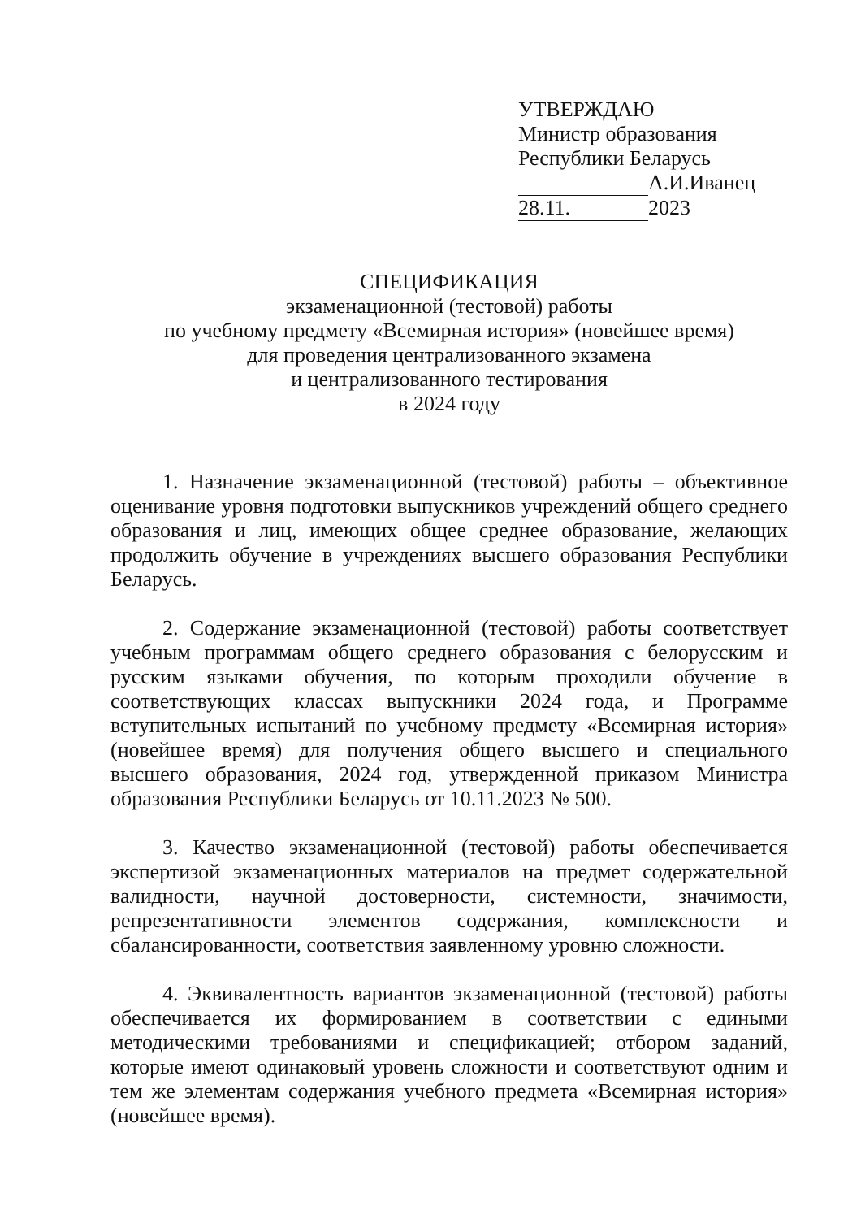УТВЕРЖДАЮ
Министр образования
Республики Беларусь
А.И.Иванец
28.11. 2023
СПЕЦИФИКАЦИЯ
экзаменационной (тестовой) работы
по учебному предмету «Всемирная история» (новейшее время)
для проведения централизованного экзамена
и централизованного тестирования
в 2024 году
1. Назначение экзаменационной (тестовой) работы – объективное оценивание уровня подготовки выпускников учреждений общего среднего образования и лиц, имеющих общее среднее образование, желающих продолжить обучение в учреждениях высшего образования Республики Беларусь.
2. Содержание экзаменационной (тестовой) работы соответствует учебным программам общего среднего образования с белорусским и русским языками обучения, по которым проходили обучение в соответствующих классах выпускники 2024 года, и Программе вступительных испытаний по учебному предмету «Всемирная история» (новейшее время) для получения общего высшего и специального высшего образования, 2024 год, утвержденной приказом Министра образования Республики Беларусь от 10.11.2023 № 500.
3. Качество экзаменационной (тестовой) работы обеспечивается экспертизой экзаменационных материалов на предмет содержательной валидности, научной достоверности, системности, значимости, репрезентативности элементов содержания, комплексности и сбалансированности, соответствия заявленному уровню сложности.
4. Эквивалентность вариантов экзаменационной (тестовой) работы обеспечивается их формированием в соответствии с едиными методическими требованиями и спецификацией; отбором заданий, которые имеют одинаковый уровень сложности и соответствуют одним и тем же элементам содержания учебного предмета «Всемирная история» (новейшее время).